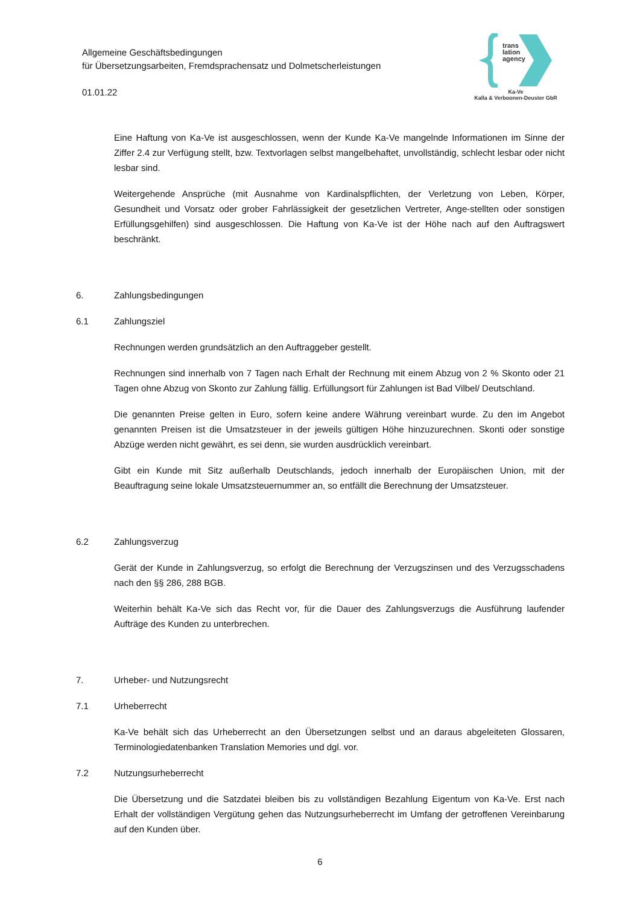Allgemeine Geschäftsbedingungen
für Übersetzungsarbeiten, Fremdsprachensatz und Dolmetscherleistungen
01.01.22
trans
lation
agency
Ka-Ve
Kalla & Verboonen-Deuster GbR
Eine Haftung von Ka-Ve ist ausgeschlossen, wenn der Kunde Ka-Ve mangelnde Informationen im Sinne der Ziffer 2.4 zur Verfügung stellt, bzw. Textvorlagen selbst mangelbehaftet, unvollständig, schlecht lesbar oder nicht lesbar sind.
Weitergehende Ansprüche (mit Ausnahme von Kardinalspflichten, der Verletzung von Leben, Körper, Gesundheit und Vorsatz oder grober Fahrlässigkeit der gesetzlichen Vertreter, Ange-stellten oder sonstigen Erfüllungsgehilfen) sind ausgeschlossen. Die Haftung von Ka-Ve ist der Höhe nach auf den Auftragswert beschränkt.
6. Zahlungsbedingungen
6.1 Zahlungsziel
Rechnungen werden grundsätzlich an den Auftraggeber gestellt.
Rechnungen sind innerhalb von 7 Tagen nach Erhalt der Rechnung mit einem Abzug von 2 % Skonto oder 21 Tagen ohne Abzug von Skonto zur Zahlung fällig. Erfüllungsort für Zahlungen ist Bad Vilbel/ Deutschland.
Die genannten Preise gelten in Euro, sofern keine andere Währung vereinbart wurde. Zu den im Angebot genannten Preisen ist die Umsatzsteuer in der jeweils gültigen Höhe hinzuzurechnen. Skonti oder sonstige Abzüge werden nicht gewährt, es sei denn, sie wurden ausdrücklich vereinbart.
Gibt ein Kunde mit Sitz außerhalb Deutschlands, jedoch innerhalb der Europäischen Union, mit der Beauftragung seine lokale Umsatzsteuernummer an, so entfällt die Berechnung der Umsatzsteuer.
6.2 Zahlungsverzug
Gerät der Kunde in Zahlungsverzug, so erfolgt die Berechnung der Verzugszinsen und des Verzugsschadens nach den §§ 286, 288 BGB.
Weiterhin behält Ka-Ve sich das Recht vor, für die Dauer des Zahlungsverzugs die Ausführung laufender Aufträge des Kunden zu unterbrechen.
7. Urheber- und Nutzungsrecht
7.1 Urheberrecht
Ka-Ve behält sich das Urheberrecht an den Übersetzungen selbst und an daraus abgeleiteten Glossaren, Terminologiedatenbanken Translation Memories und dgl. vor.
7.2 Nutzungsurheberrecht
Die Übersetzung und die Satzdatei bleiben bis zu vollständigen Bezahlung Eigentum von Ka-Ve. Erst nach Erhalt der vollständigen Vergütung gehen das Nutzungsurheberrecht im Umfang der getroffenen Vereinbarung auf den Kunden über.
6